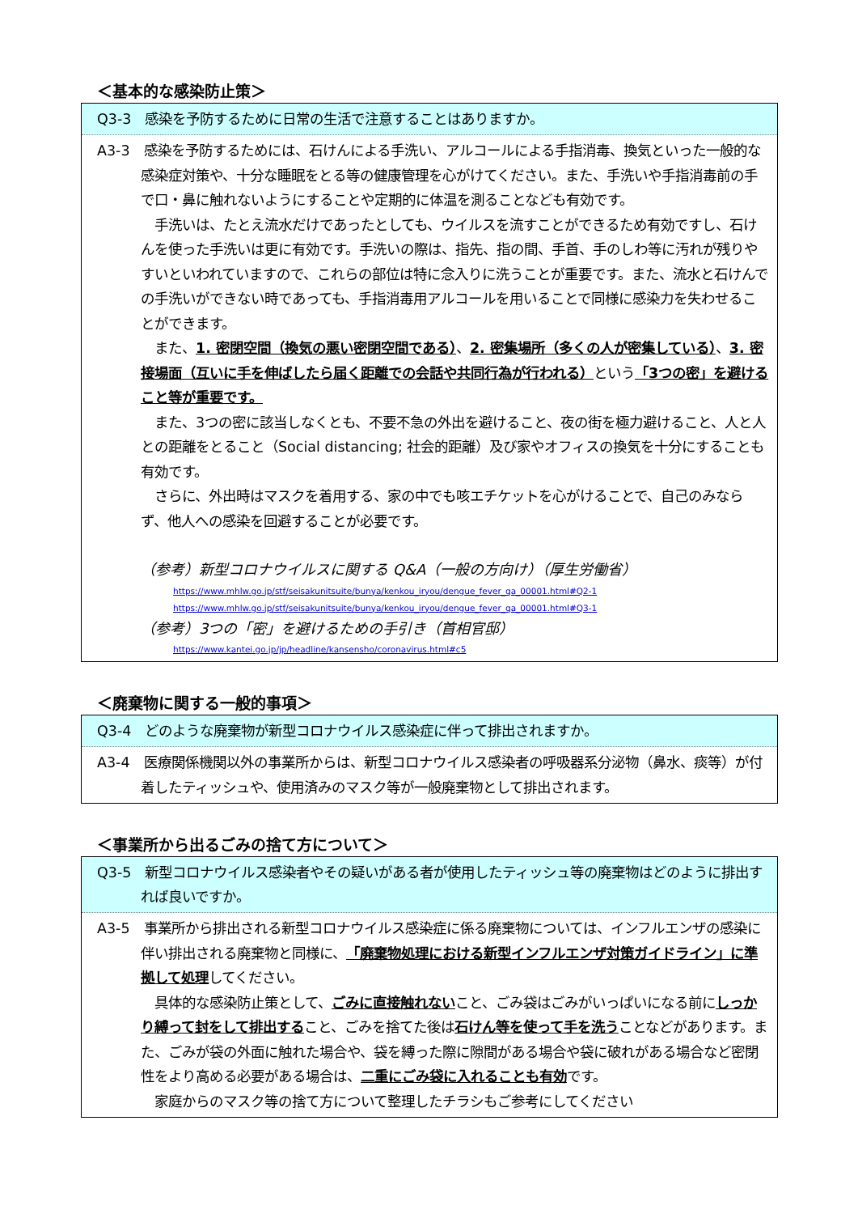＜基本的な感染防止策＞
Q3-3　感染を予防するために日常の生活で注意することはありますか。
A3-3　感染を予防するためには、石けんによる手洗い、アルコールによる手指消毒、換気といった一般的な感染症対策や、十分な睡眠をとる等の健康管理を心がけてください。また、手洗いや手指消毒前の手で口・鼻に触れないようにすることや定期的に体温を測ることなども有効です。
手洗いは、たとえ流水だけであったとしても、ウイルスを流すことができるため有効ですし、石けんを使った手洗いは更に有効です。手洗いの際は、指先、指の間、手首、手のしわ等に汚れが残りやすいといわれていますので、これらの部位は特に念入りに洗うことが重要です。また、流水と石けんでの手洗いができない時であっても、手指消毒用アルコールを用いることで同様に感染力を失わせることができます。
また、1. 密閉空間（換気の悪い密閉空間である）、2. 密集場所（多くの人が密集している）、3. 密接場面（互いに手を伸ばしたら届く距離での会話や共同行為が行われる）という「3つの密」を避けること等が重要です。
また、3つの密に該当しなくとも、不要不急の外出を避けること、夜の街を極力避けること、人と人との距離をとること（Social distancing; 社会的距離）及び家やオフィスの換気を十分にすることも有効です。
さらに、外出時はマスクを着用する、家の中でも咳エチケットを心がけることで、自己のみならず、他人への感染を回避することが必要です。
（参考）新型コロナウイルスに関する Q&A（一般の方向け）（厚生労働省）
https://www.mhlw.go.jp/stf/seisakunitsuite/bunya/kenkou_iryou/dengue_fever_qa_00001.html#Q2-1
https://www.mhlw.go.jp/stf/seisakunitsuite/bunya/kenkou_iryou/dengue_fever_qa_00001.html#Q3-1
（参考）3つの「密」を避けるための手引き（首相官邸）
https://www.kantei.go.jp/jp/headline/kansensho/coronavirus.html#c5
＜廃棄物に関する一般的事項＞
Q3-4　どのような廃棄物が新型コロナウイルス感染症に伴って排出されますか。
A3-4　医療関係機関以外の事業所からは、新型コロナウイルス感染者の呼吸器系分泌物（鼻水、痰等）が付着したティッシュや、使用済みのマスク等が一般廃棄物として排出されます。
＜事業所から出るごみの捨て方について＞
Q3-5　新型コロナウイルス感染者やその疑いがある者が使用したティッシュ等の廃棄物はどのように排出すれば良いですか。
A3-5　事業所から排出される新型コロナウイルス感染症に係る廃棄物については、インフルエンザの感染に伴い排出される廃棄物と同様に、「廃棄物処理における新型インフルエンザ対策ガイドライン」に準拠して処理してください。
具体的な感染防止策として、ごみに直接触れないこと、ごみ袋はごみがいっぱいになる前にしっかり縛って封をして排出すること、ごみを捨てた後は石けん等を使って手を洗うことなどがあります。また、ごみが袋の外面に触れた場合や、袋を縛った際に隙間がある場合や袋に破れがある場合など密閉性をより高める必要がある場合は、二重にごみ袋に入れることも有効です。
家庭からのマスク等の捨て方について整理したチラシもご参考にしてください